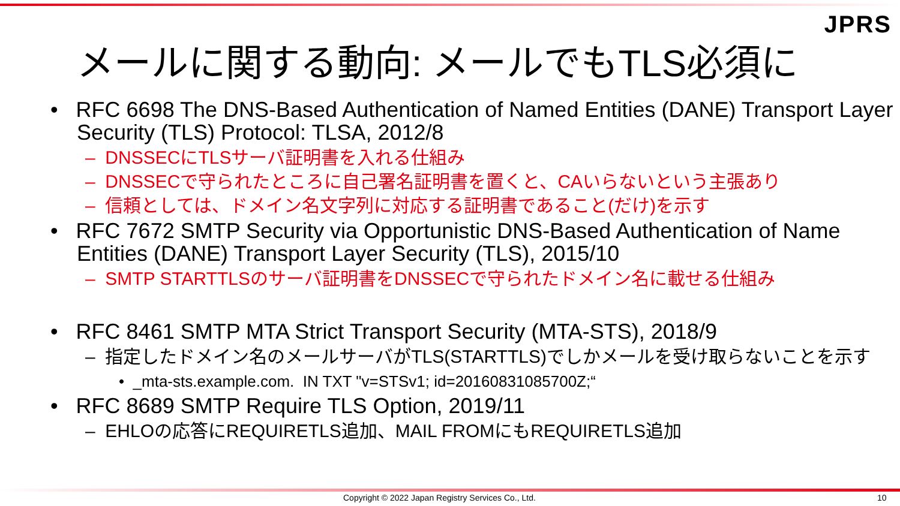JPRS
メールに関する動向: メールでもTLS必須に
• RFC 6698 The DNS-Based Authentication of Named Entities (DANE) Transport Layer Security (TLS) Protocol: TLSA, 2012/8
– DNSSECにTLSサーバ証明書を入れる仕組み
– DNSSECで守られたところに自己署名証明書を置くと、CAいらないという主張あり
– 信頼としては、ドメイン名文字列に対応する証明書であること(だけ)を示す
• RFC 7672 SMTP Security via Opportunistic DNS-Based Authentication of Name Entities (DANE) Transport Layer Security (TLS), 2015/10
– SMTP STARTTLSのサーバ証明書をDNSSECで守られたドメイン名に載せる仕組み
• RFC 8461 SMTP MTA Strict Transport Security (MTA-STS), 2018/9
– 指定したドメイン名のメールサーバがTLS(STARTTLS)でしかメールを受け取らないことを示す
• _mta-sts.example.com. IN TXT "v=STSv1; id=20160831085700Z;“
• RFC 8689 SMTP Require TLS Option, 2019/11
– EHLOの応答にREQUIRETLS追加、MAIL FROMにもREQUIRETLS追加
Copyright © 2022 Japan Registry Services Co., Ltd. 10